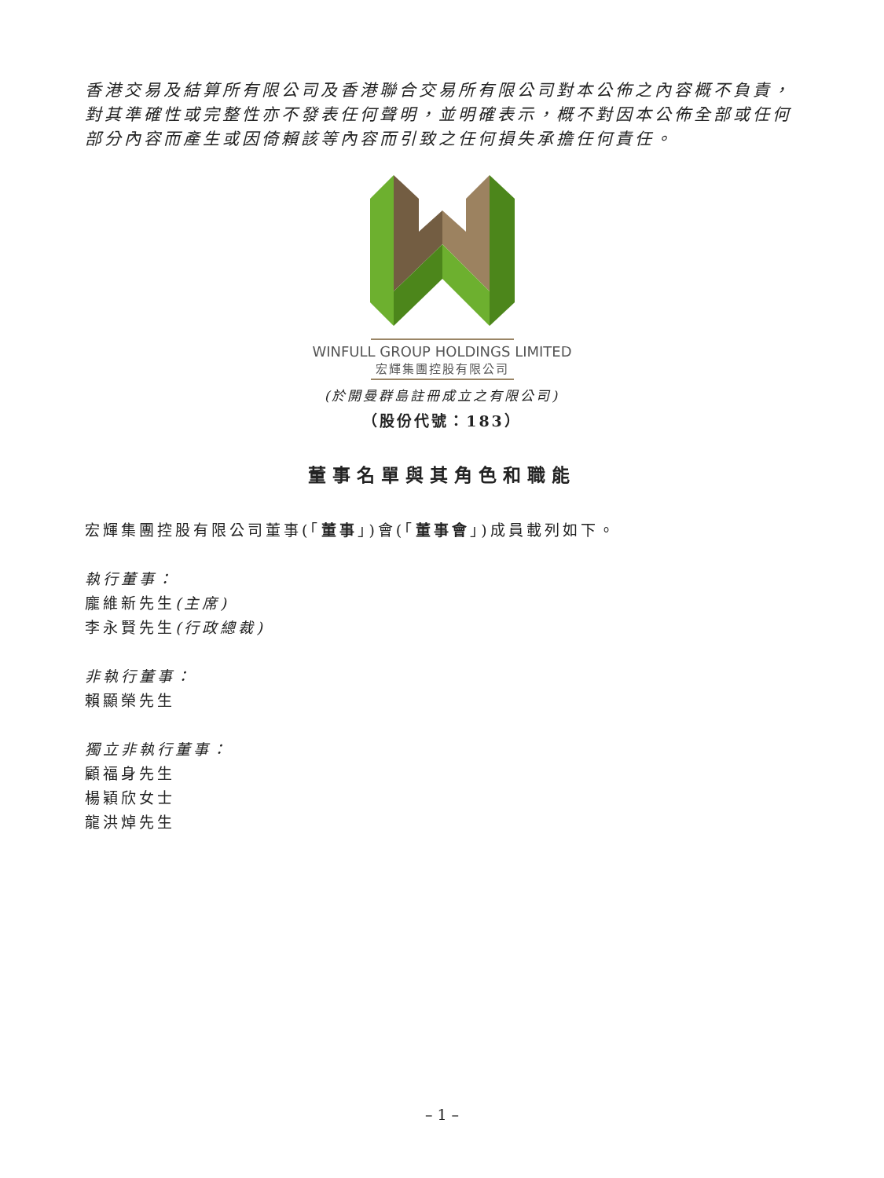香港交易及結算所有限公司及香港聯合交易所有限公司對本公佈之內容概不負責，對其準確性或完整性亦不發表任何聲明，並明確表示，概不對因本公佈全部或任何部分內容而產生或因倚賴該等內容而引致之任何損失承擔任何責任。
WINFULL GROUP HOLDINGS LIMITED
宏輝集團控股有限公司
(於開曼群島註冊成立之有限公司)
（股份代號：183）
董事名單與其角色和職能
宏輝集團控股有限公司董事(「董事」)會(「董事會」)成員載列如下。
執行董事：
龐維新先生(主席)
李永賢先生(行政總裁)
非執行董事：
賴顯榮先生
獨立非執行董事：
顧福身先生
楊穎欣女士
龍洪焯先生
– 1 –